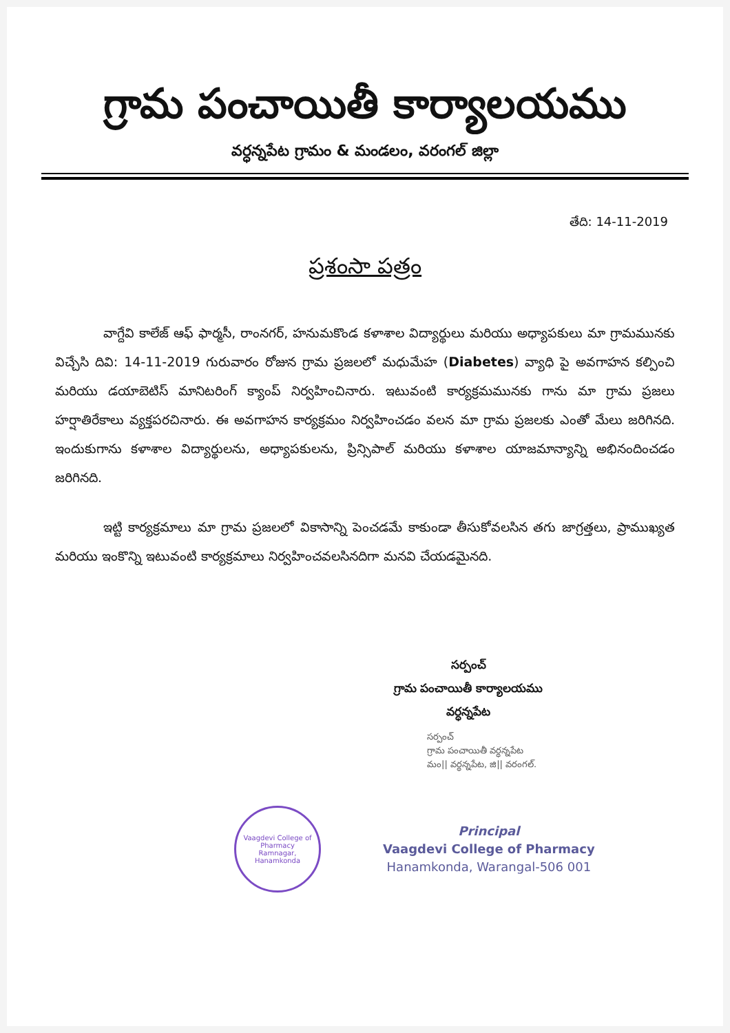గ్రామ పంచాయితీ కార్యాలయము
వర్ధన్నపేట గ్రామం & మండలం, వరంగల్ జిల్లా
తేది: 14-11-2019
ప్రశంసా పత్రం
వాగ్దేవి కాలేజ్ ఆఫ్ ఫార్మసీ, రాంనగర్, హనుమకొండ కళాశాల విద్యార్థులు మరియు అధ్యాపకులు మా గ్రామమునకు విచ్చేసి దివి: 14-11-2019 గురువారం రోజున గ్రామ ప్రజలలో మధుమేహ (Diabetes) వ్యాధి పై అవగాహన కల్పించి మరియు డయాబెటిస్ మానిటరింగ్ క్యాంప్ నిర్వహించినారు. ఇటువంటి కార్యక్రమమునకు గాను మా గ్రామ ప్రజలు హర్షాతిరేకాలు వ్యక్తపరచినారు. ఈ అవగాహన కార్యక్రమం నిర్వహించడం వలన మా గ్రామ ప్రజలకు ఎంతో మేలు జరిగినది. ఇందుకుగాను కళాశాల విద్యార్థులను, అధ్యాపకులను, ప్రిన్సిపాల్ మరియు కళాశాల యాజమాన్యాన్ని అభినందించడం జరిగినది.
ఇట్టి కార్యక్రమాలు మా గ్రామ ప్రజలలో వికాసాన్ని పెంచడమే కాకుండా తీసుకోవలసిన తగు జాగ్రత్తలు, ప్రాముఖ్యత మరియు ఇంకొన్ని ఇటువంటి కార్యక్రమాలు నిర్వహించవలసినదిగా మనవి చేయడమైనది.
సర్పంచ్
గ్రామ పంచాయితీ కార్యాలయము
వర్ధన్నపేట
సర్పంచ్
గ్రామ పంచాయితీ వర్ధన్నపేట
మం|| వర్ధన్నపేట, జి|| వరంగల్.
Vaagdevi College of Pharmacy
Ramnagar, Hanamkonda
Principal
Vaagdevi College of Pharmacy
Hanamkonda, Warangal-506 001